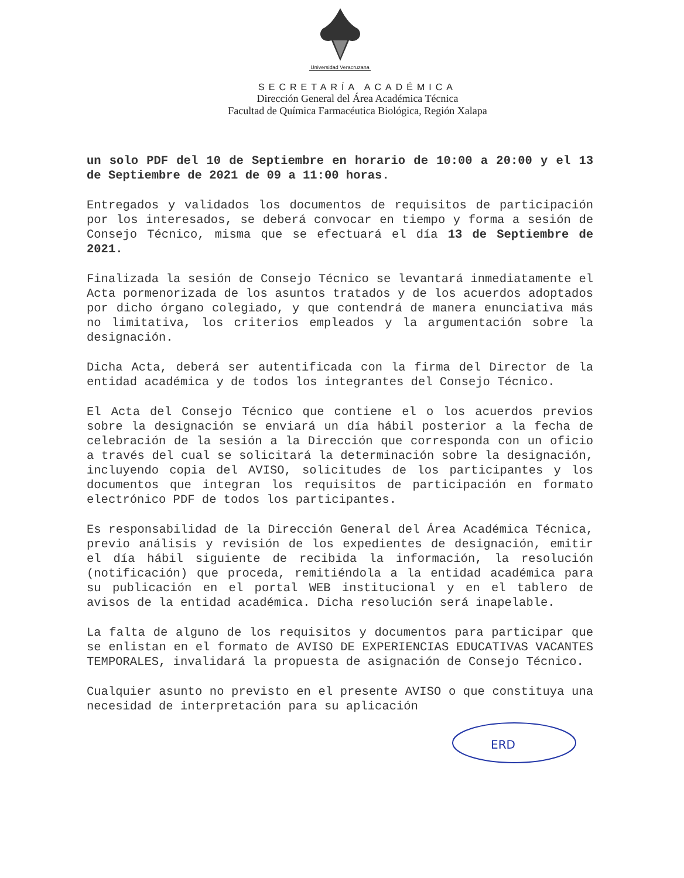Universidad Veracruzana
SECRETARÍA ACADÉMICA
Dirección General del Área Académica Técnica
Facultad de Química Farmacéutica Biológica, Región Xalapa
un solo PDF del 10 de Septiembre en horario de 10:00 a 20:00 y el 13 de Septiembre de 2021 de 09 a 11:00 horas.
Entregados y validados los documentos de requisitos de participación por los interesados, se deberá convocar en tiempo y forma a sesión de Consejo Técnico, misma que se efectuará el día 13 de Septiembre de 2021.
Finalizada la sesión de Consejo Técnico se levantará inmediatamente el Acta pormenorizada de los asuntos tratados y de los acuerdos adoptados por dicho órgano colegiado, y que contendrá de manera enunciativa más no limitativa, los criterios empleados y la argumentación sobre la designación.
Dicha Acta, deberá ser autentificada con la firma del Director de la entidad académica y de todos los integrantes del Consejo Técnico.
El Acta del Consejo Técnico que contiene el o los acuerdos previos sobre la designación se enviará un día hábil posterior a la fecha de celebración de la sesión a la Dirección que corresponda con un oficio a través del cual se solicitará la determinación sobre la designación, incluyendo copia del AVISO, solicitudes de los participantes y los documentos que integran los requisitos de participación en formato electrónico PDF de todos los participantes.
Es responsabilidad de la Dirección General del Área Académica Técnica, previo análisis y revisión de los expedientes de designación, emitir el día hábil siguiente de recibida la información, la resolución (notificación) que proceda, remitiéndola a la entidad académica para su publicación en el portal WEB institucional y en el tablero de avisos de la entidad académica. Dicha resolución será inapelable.
La falta de alguno de los requisitos y documentos para participar que se enlistan en el formato de AVISO DE EXPERIENCIAS EDUCATIVAS VACANTES TEMPORALES, invalidará la propuesta de asignación de Consejo Técnico.
Cualquier asunto no previsto en el presente AVISO o que constituya una necesidad de interpretación para su aplicación
ERD